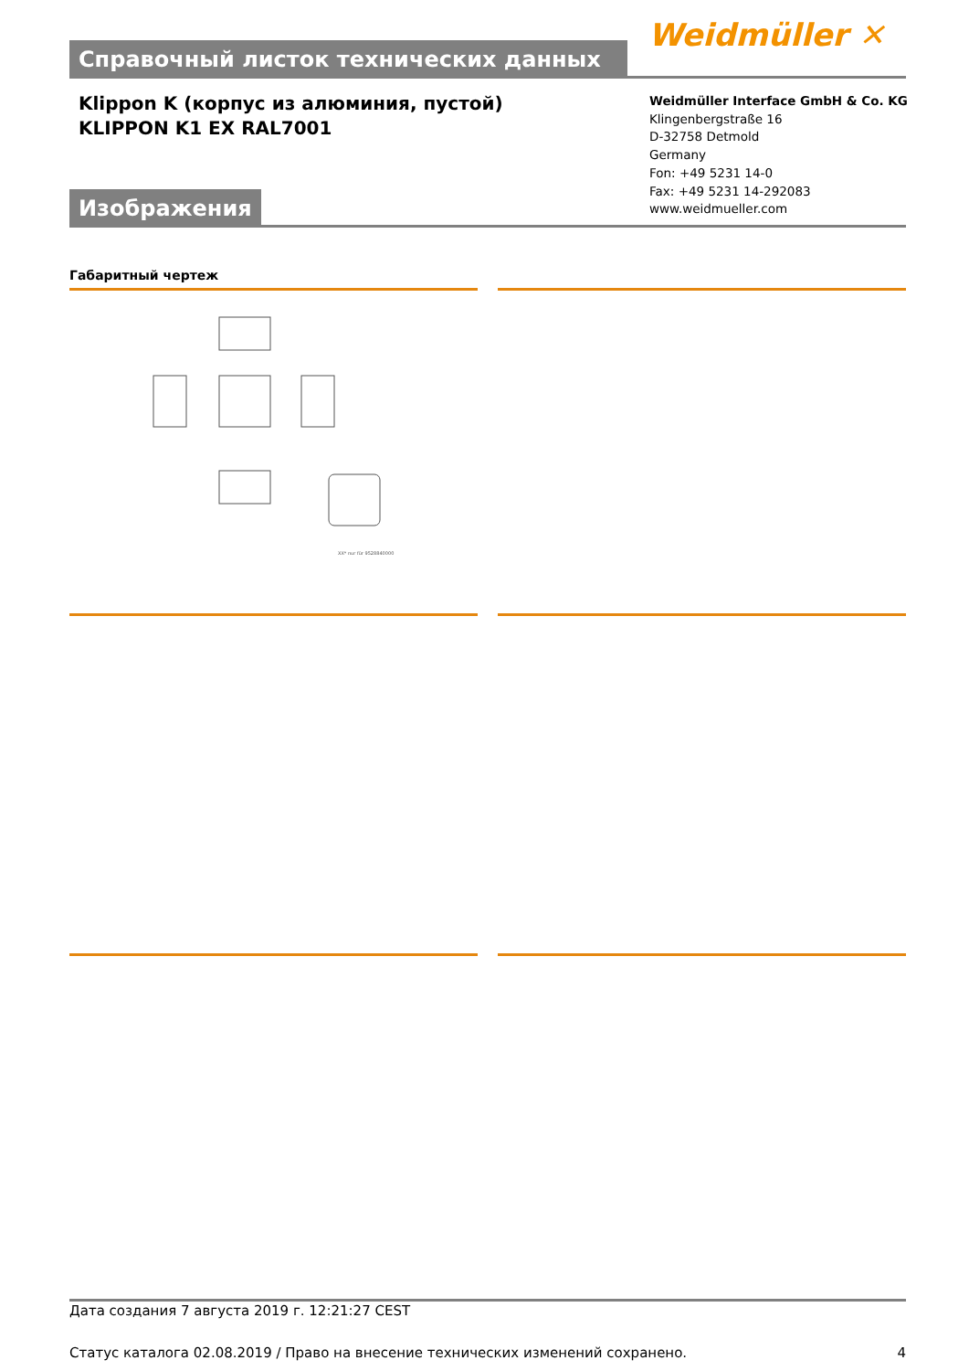Справочный листок технических данных Weidmüller ✕
Klippon K (корпус из алюминия, пустой)
KLIPPON K1 EX RAL7001
Weidmüller Interface GmbH & Co. KG
Klingenbergstraße 16
D-32758 Detmold
Germany
Fon: +49 5231 14-0
Fax: +49 5231 14-292083
www.weidmueller.com
Изображения
Габаритный чертеж
XX* nur für 9528840000
Дата создания 7 августа 2019 г. 12:21:27 CEST
Статус каталога 02.08.2019 / Право на внесение технических изменений сохранено. 4